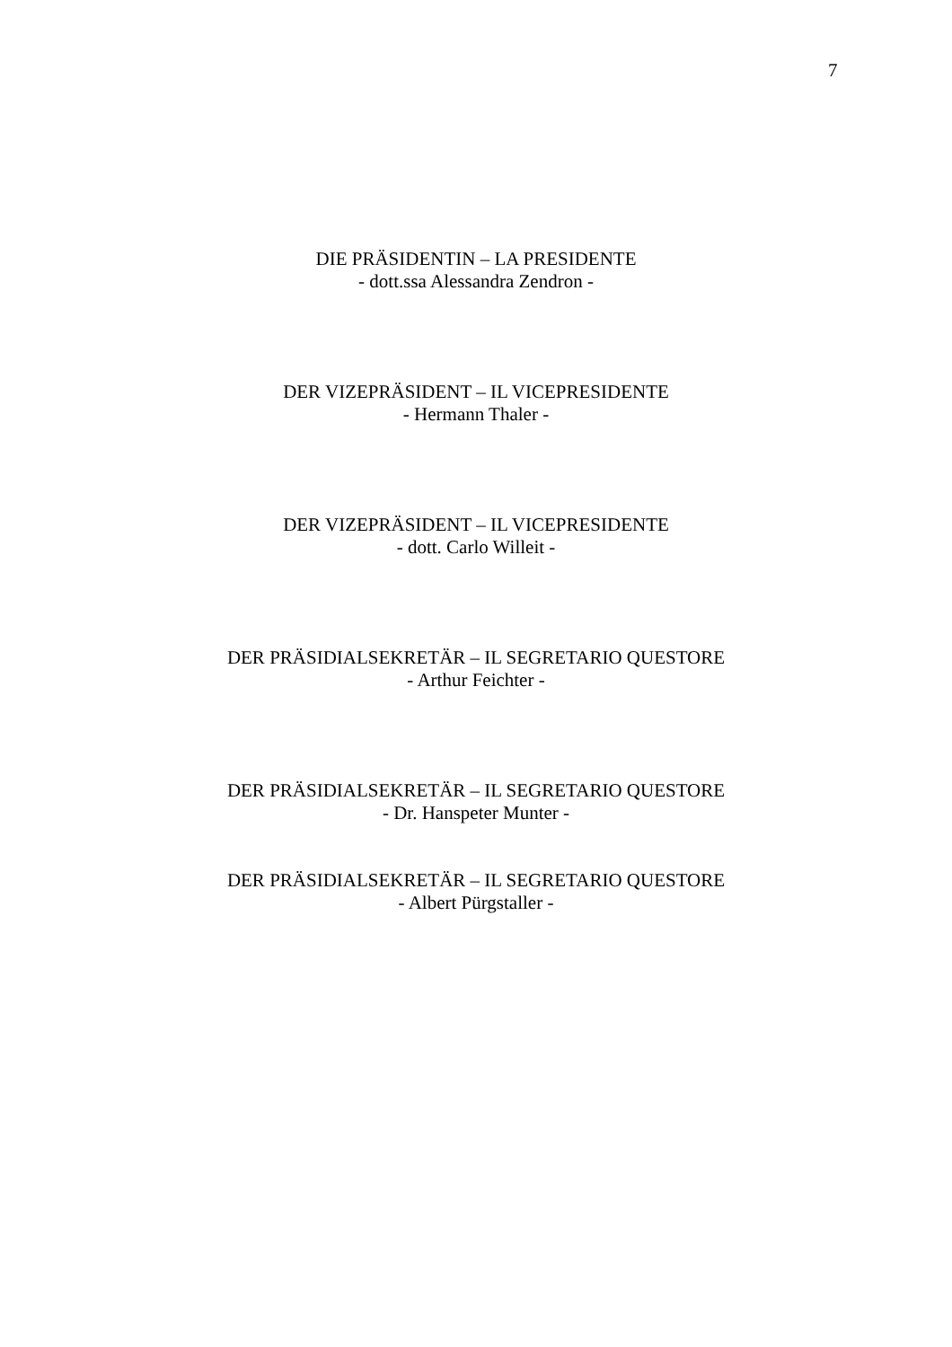7
DIE PRÄSIDENTIN – LA PRESIDENTE
- dott.ssa Alessandra Zendron -
DER VIZEPRÄSIDENT – IL VICEPRESIDENTE
- Hermann Thaler -
DER VIZEPRÄSIDENT – IL VICEPRESIDENTE
- dott. Carlo Willeit -
DER PRÄSIDIALSEKRETÄR – IL SEGRETARIO QUESTORE
- Arthur Feichter -
DER PRÄSIDIALSEKRETÄR – IL SEGRETARIO QUESTORE
- Dr. Hanspeter Munter -
DER PRÄSIDIALSEKRETÄR – IL SEGRETARIO QUESTORE
- Albert Pürgstaller -